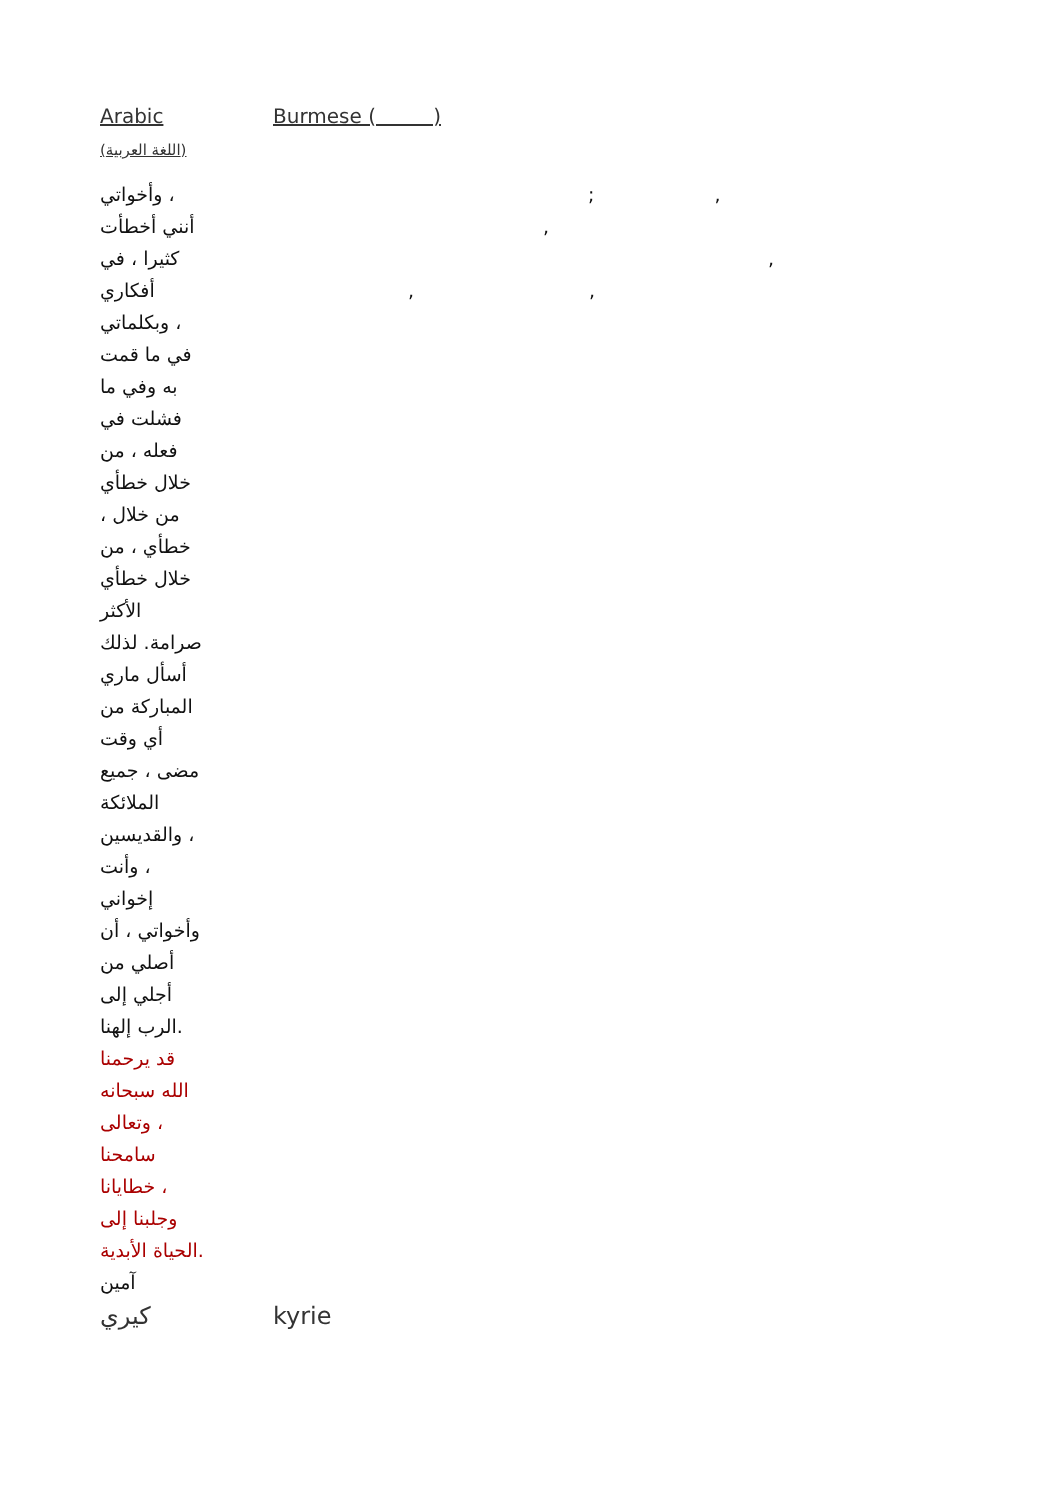| Arabic (اللغة العربية) | Burmese ( ) |
| وأخواتي ، أنني أخطأت كثيرا ، في أفكاري وبكلماتي ، في ما قمت به وفي ما فشلت في فعله ، من خلال خطأي ، من خلال خطأي ، من خلال خطأي الأكثر صرامة. لذلك أسأل ماري المباركة من أي وقت مضى ، جميع الملائكة والقديسين ، وأنت ، إخواني وأخواتي ، أن أصلي من أجلي إلى الرب إلهنا. قد يرحمنا الله سبحانه وتعالى ، سامحنا خطايانا ، وجلبنا إلى الحياة الأبدية. آمين | ; , , , , , |
| كيري | kyrie |